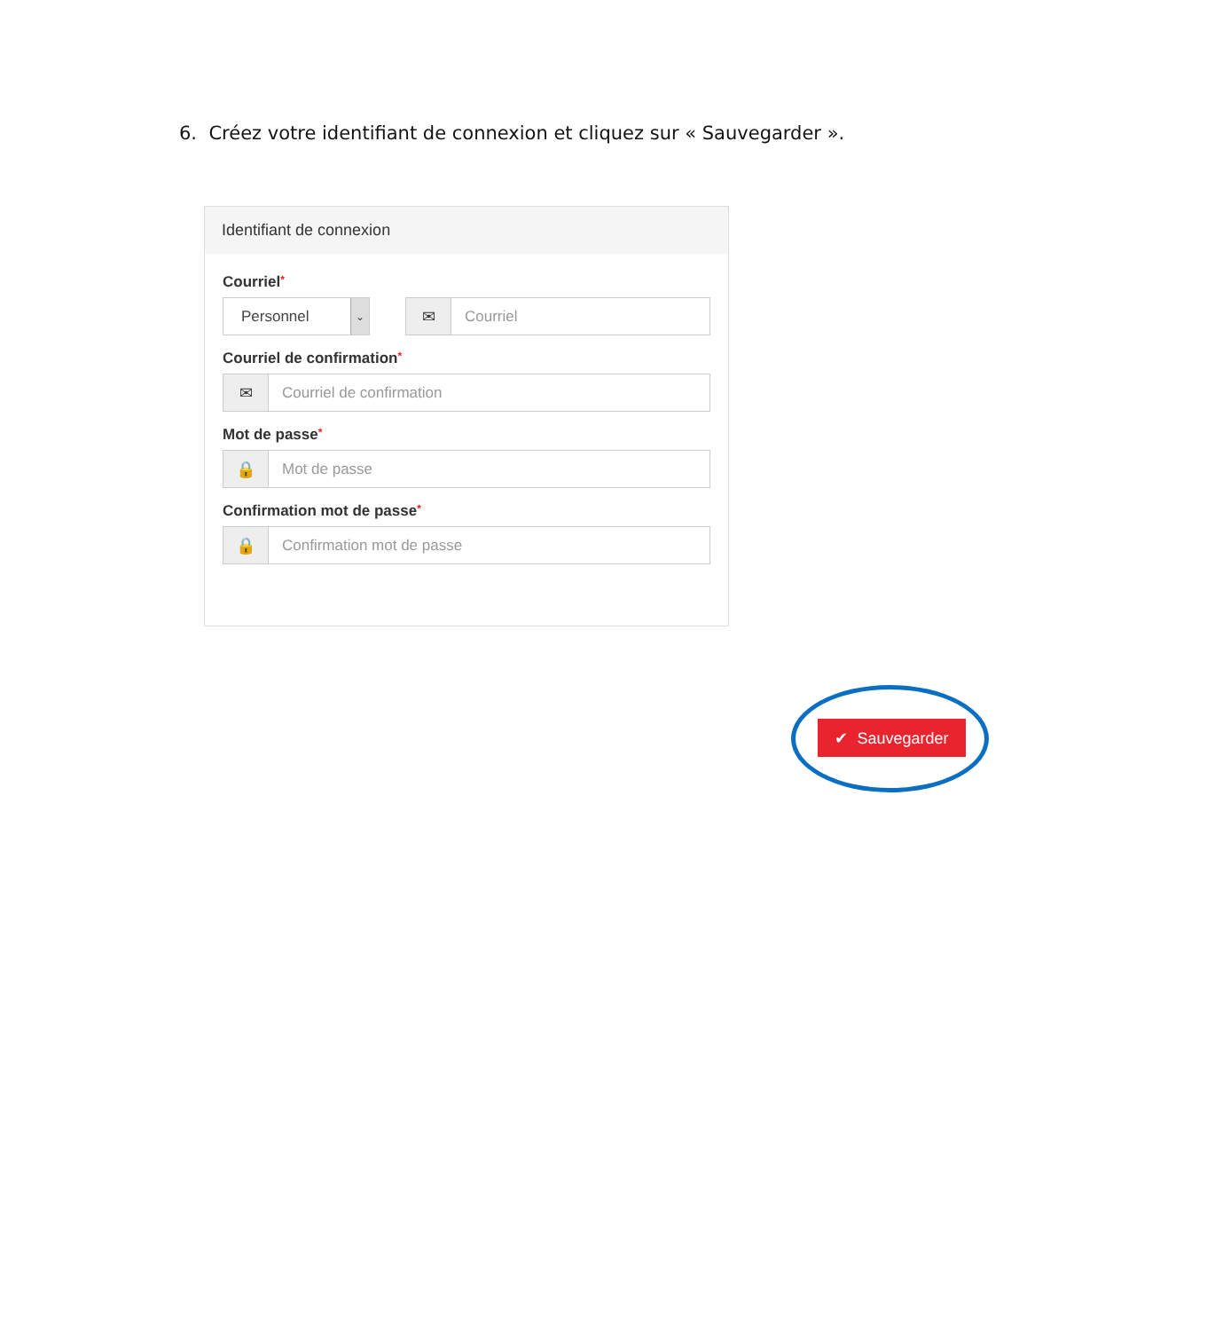6. Créez votre identifiant de connexion et cliquez sur « Sauvegarder ».
Identifiant de connexion
Courriel*
Personnel
⌄
✉ Courriel
Courriel de confirmation*
✉ Courriel de confirmation
Mot de passe*
🔒 Mot de passe
Confirmation mot de passe*
🔒 Confirmation mot de passe
✔ Sauvegarder